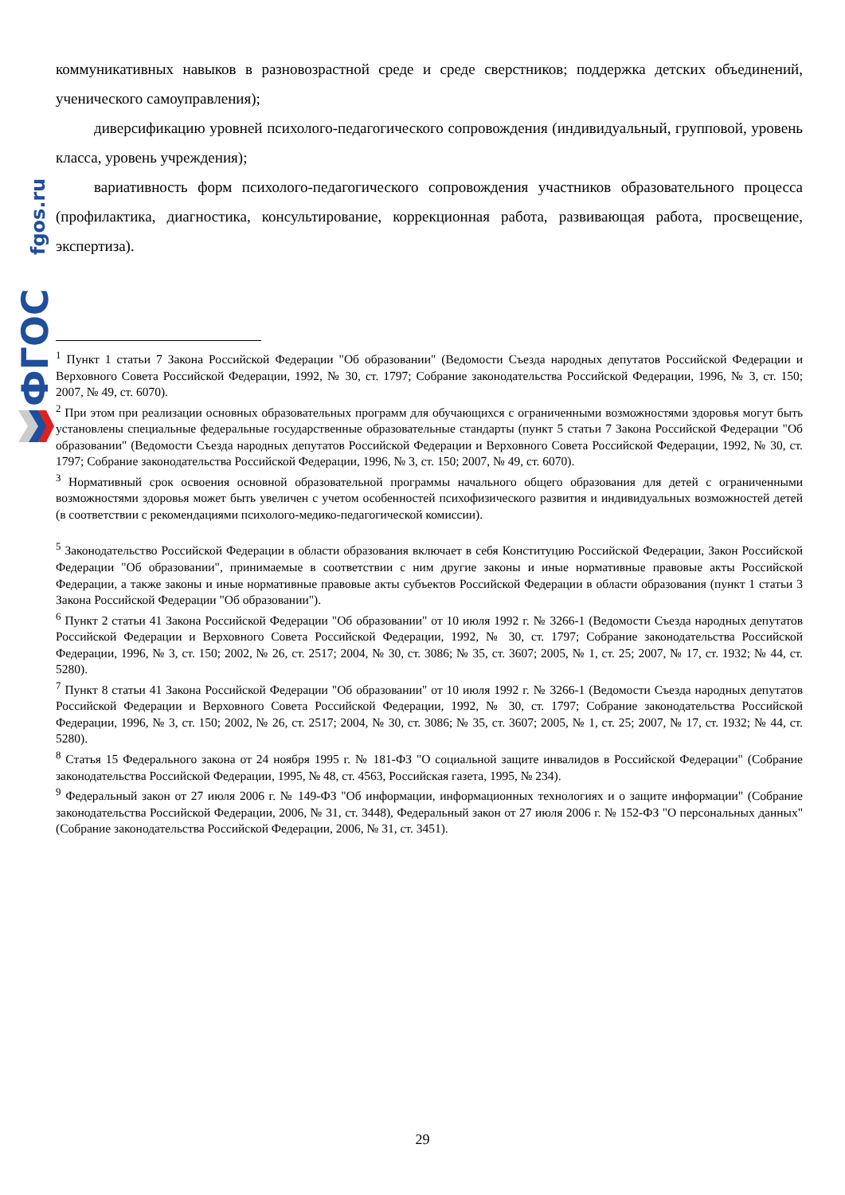fgos.ru
ФГОС
коммуникативных навыков в разновозрастной среде и среде сверстников; поддержка детских объединений, ученического самоуправления);
диверсификацию уровней психолого-педагогического сопровождения (индивидуальный, групповой, уровень класса, уровень учреждения);
вариативность форм психолого-педагогического сопровождения участников образовательного процесса (профилактика, диагностика, консультирование, коррекционная работа, развивающая работа, просвещение, экспертиза).
<sup>1</sup> Пункт 1 статьи 7 Закона Российской Федерации "Об образовании" (Ведомости Съезда народных депутатов Российской Федерации и Верховного Совета Российской Федерации, 1992, № 30, ст. 1797; Собрание законодательства Российской Федерации, 1996, № 3, ст. 150; 2007, № 49, ст. 6070).
<sup>2</sup> При этом при реализации основных образовательных программ для обучающихся с ограниченными возможностями здоровья могут быть установлены специальные федеральные государственные образовательные стандарты (пункт 5 статьи 7 Закона Российской Федерации "Об образовании" (Ведомости Съезда народных депутатов Российской Федерации и Верховного Совета Российской Федерации, 1992, № 30, ст. 1797; Собрание законодательства Российской Федерации, 1996, № 3, ст. 150; 2007, № 49, ст. 6070).
<sup>3</sup> Нормативный срок освоения основной образовательной программы начального общего образования для детей с ограниченными возможностями здоровья может быть увеличен с учетом особенностей психофизического развития и индивидуальных возможностей детей (в соответствии с рекомендациями психолого-медико-педагогической комиссии).
<sup>5</sup> Законодательство Российской Федерации в области образования включает в себя Конституцию Российской Федерации, Закон Российской Федерации "Об образовании", принимаемые в соответствии с ним другие законы и иные нормативные правовые акты Российской Федерации, а также законы и иные нормативные правовые акты субъектов Российской Федерации в области образования (пункт 1 статьи 3 Закона Российской Федерации "Об образовании").
<sup>6</sup> Пункт 2 статьи 41 Закона Российской Федерации "Об образовании" от 10 июля 1992 г. № 3266-1 (Ведомости Съезда народных депутатов Российской Федерации и Верховного Совета Российской Федерации, 1992, № 30, ст. 1797; Собрание законодательства Российской Федерации, 1996, № 3, ст. 150; 2002, № 26, ст. 2517; 2004, № 30, ст. 3086; № 35, ст. 3607; 2005, № 1, ст. 25; 2007, № 17, ст. 1932; № 44, ст. 5280).
<sup>7</sup> Пункт 8 статьи 41 Закона Российской Федерации "Об образовании" от 10 июля 1992 г. № 3266-1 (Ведомости Съезда народных депутатов Российской Федерации и Верховного Совета Российской Федерации, 1992, № 30, ст. 1797; Собрание законодательства Российской Федерации, 1996, № 3, ст. 150; 2002, № 26, ст. 2517; 2004, № 30, ст. 3086; № 35, ст. 3607; 2005, № 1, ст. 25; 2007, № 17, ст. 1932; № 44, ст. 5280).
<sup>8</sup> Статья 15 Федерального закона от 24 ноября 1995 г. № 181-ФЗ "О социальной защите инвалидов в Российской Федерации" (Собрание законодательства Российской Федерации, 1995, № 48, ст. 4563, Российская газета, 1995, № 234).
<sup>9</sup> Федеральный закон от 27 июля 2006 г. № 149-ФЗ "Об информации, информационных технологиях и о защите информации" (Собрание законодательства Российской Федерации, 2006, № 31, ст. 3448), Федеральный закон от 27 июля 2006 г. № 152-ФЗ "О персональных данных" (Собрание законодательства Российской Федерации, 2006, № 31, ст. 3451).
29